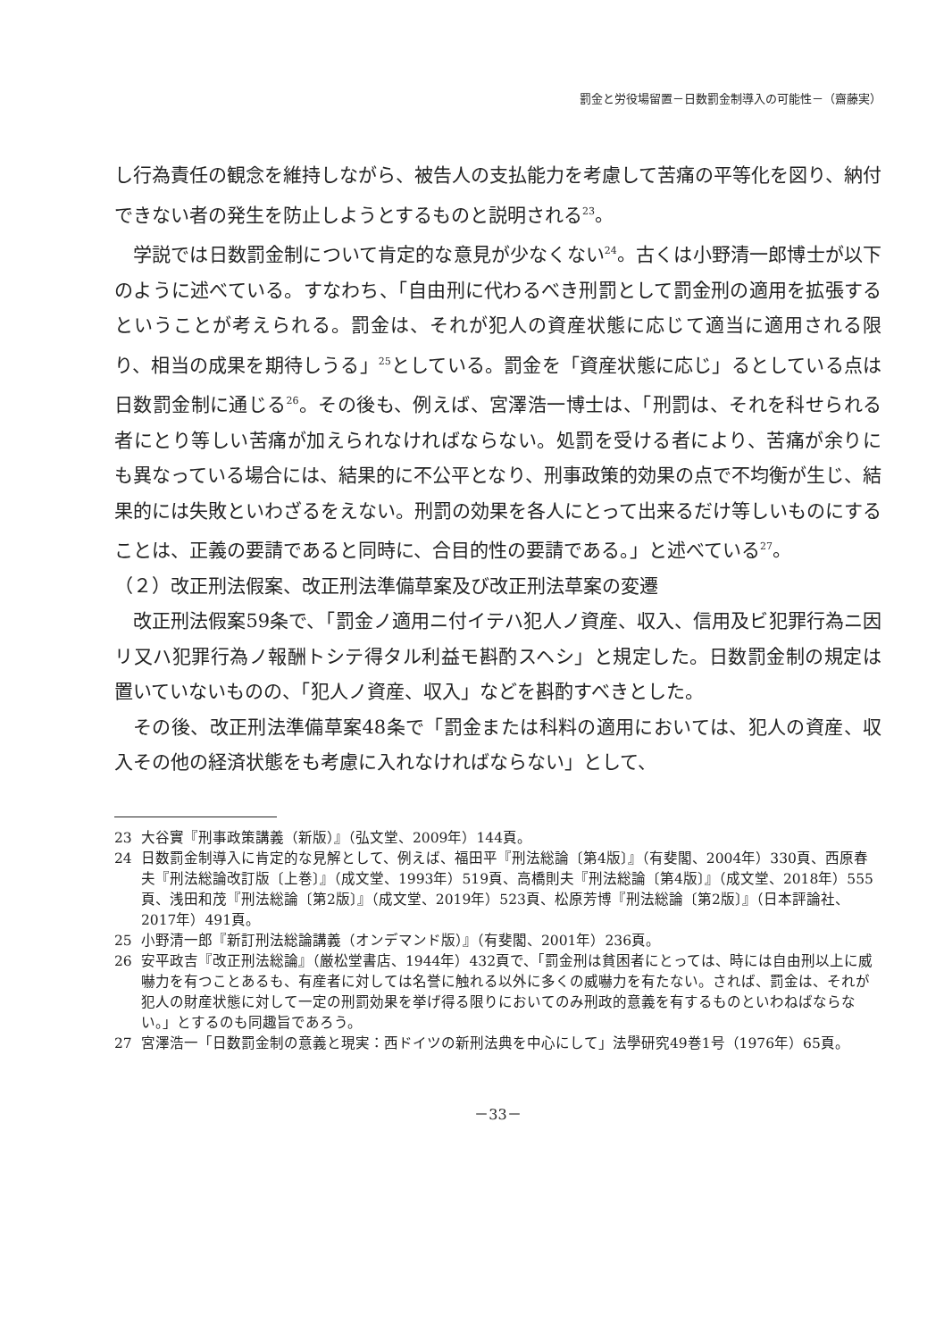罰金と労役場留置－日数罰金制導入の可能性－（齋藤実）
し行為責任の観念を維持しながら、被告人の支払能力を考慮して苦痛の平等化を図り、納付できない者の発生を防止しようとするものと説明される<sup>23</sup>。
学説では日数罰金制について肯定的な意見が少なくない<sup>24</sup>。古くは小野清一郎博士が以下のように述べている。すなわち、「自由刑に代わるべき刑罰として罰金刑の適用を拡張するということが考えられる。罰金は、それが犯人の資産状態に応じて適当に適用される限り、相当の成果を期待しうる」<sup>25</sup>としている。罰金を「資産状態に応じ」るとしている点は日数罰金制に通じる<sup>26</sup>。その後も、例えば、宮澤浩一博士は、「刑罰は、それを科せられる者にとり等しい苦痛が加えられなければならない。処罰を受ける者により、苦痛が余りにも異なっている場合には、結果的に不公平となり、刑事政策的効果の点で不均衡が生じ、結果的には失敗といわざるをえない。刑罰の効果を各人にとって出来るだけ等しいものにすることは、正義の要請であると同時に、合目的性の要請である。」と述べている<sup>27</sup>。
（２）改正刑法假案、改正刑法準備草案及び改正刑法草案の変遷
改正刑法假案59条で、「罰金ノ適用ニ付イテハ犯人ノ資産、収入、信用及ビ犯罪行為ニ因リ又ハ犯罪行為ノ報酬トシテ得タル利益モ斟酌スヘシ」と規定した。日数罰金制の規定は置いていないものの、「犯人ノ資産、収入」などを斟酌すべきとした。
その後、改正刑法準備草案48条で「罰金または科料の適用においては、犯人の資産、収入その他の経済状態をも考慮に入れなければならない」として、
23 大谷實『刑事政策講義（新版）』（弘文堂、2009年）144頁。
24 日数罰金制導入に肯定的な見解として、例えば、福田平『刑法総論〔第4版〕』（有斐閣、2004年）330頁、西原春夫『刑法総論改訂版〔上巻〕』（成文堂、1993年）519頁、高橋則夫『刑法総論〔第4版〕』（成文堂、2018年）555頁、浅田和茂『刑法総論〔第2版〕』（成文堂、2019年）523頁、松原芳博『刑法総論〔第2版〕』（日本評論社、2017年）491頁。
25 小野清一郎『新訂刑法総論講義（オンデマンド版）』（有斐閣、2001年）236頁。
26 安平政吉『改正刑法総論』（厳松堂書店、1944年）432頁で、「罰金刑は貧困者にとっては、時には自由刑以上に威嚇力を有つことあるも、有産者に対しては名誉に触れる以外に多くの威嚇力を有たない。されば、罰金は、それが犯人の財産状態に対して一定の刑罰効果を挙げ得る限りにおいてのみ刑政的意義を有するものといわねばならない。」とするのも同趣旨であろう。
27 宮澤浩一「日数罰金制の意義と現実：西ドイツの新刑法典を中心にして」法學研究49巻1号（1976年）65頁。
－33－